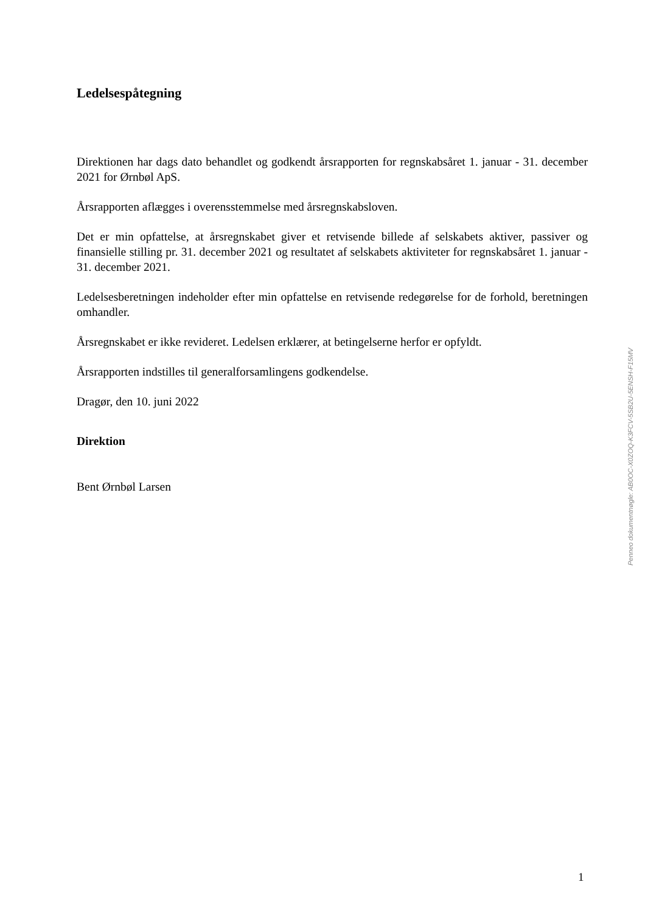Ledelsespåtegning
Direktionen har dags dato behandlet og godkendt årsrapporten for regnskabsåret 1. januar - 31. december 2021 for Ørnbøl ApS.
Årsrapporten aflægges i overensstemmelse med årsregnskabsloven.
Det er min opfattelse, at årsregnskabet giver et retvisende billede af selskabets aktiver, passiver og finansielle stilling pr. 31. december 2021 og resultatet af selskabets aktiviteter for regnskabsåret 1. januar - 31. december 2021.
Ledelsesberetningen indeholder efter min opfattelse en retvisende redegørelse for de forhold, beretningen omhandler.
Årsregnskabet er ikke revideret. Ledelsen erklærer, at betingelserne herfor er opfyldt.
Årsrapporten indstilles til generalforsamlingens godkendelse.
Dragør, den 10. juni 2022
Direktion
Bent Ørnbøl Larsen
Penneo dokumentnøgle: AB0OC-X0ZOQ-K3FCV-5SB2U-5ENSH-F15MV
1